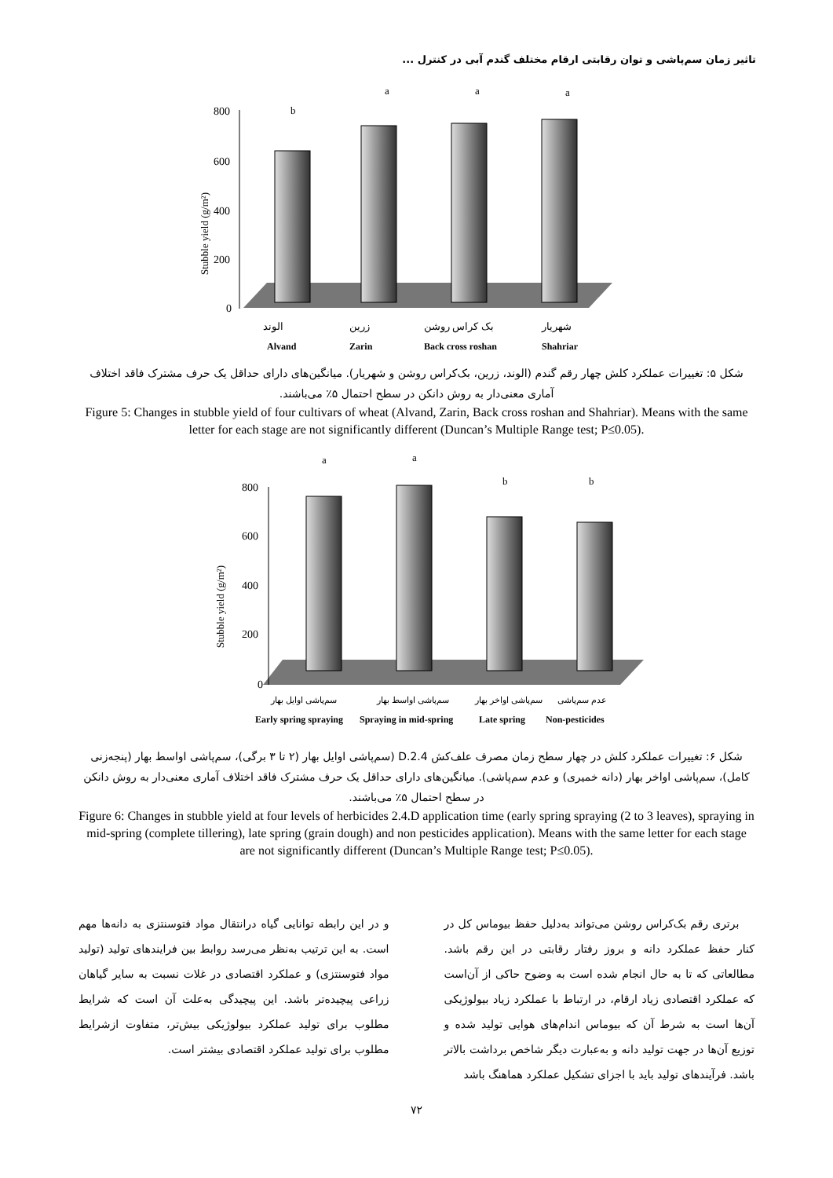تاثیر زمان سم‌پاشی و توان رقابتی ارقام مختلف گندم آبی در کنترل ...
800
600
400
200
0
Stubble yield (g/m²)
b
a
a
a
الوند
زرین
بک کراس روشن
شهریار
Alvand
Zarin
Back cross roshan
Shahriar
شکل ۵: تغییرات عملکرد کلش چهار رقم گندم (الوند، زرین، بک‌کراس روشن و شهریار). میانگین‌های دارای حداقل یک حرف مشترک فاقد اختلاف آماری معنی‌دار به روش دانکن در سطح احتمال ۵٪ می‌باشند.
Figure 5: Changes in stubble yield of four cultivars of wheat (Alvand, Zarin, Back cross roshan and Shahriar). Means with the same letter for each stage are not significantly different (Duncan’s Multiple Range test; P≤0.05).
800
600
400
200
0
Stubble yield (g/m²)
a
a
b
b
سم‌پاشی اوایل بهار
سم‌پاشی اواسط بهار
سم‌پاشی اواخر بهار
عدم سم‌پاشی
Early spring spraying
Spraying in mid-spring
Late spring
Non-pesticides
شکل ۶: تغییرات عملکرد کلش در چهار سطح زمان مصرف علف‌کش 2.4.D (سم‌پاشی اوایل بهار (۲ تا ۳ برگی)، سم‌پاشی اواسط بهار (پنجه‌زنی کامل)، سم‌پاشی اواخر بهار (دانه خمیری) و عدم سم‌پاشی). میانگین‌های دارای حداقل یک حرف مشترک فاقد اختلاف آماری معنی‌دار به روش دانکن در سطح احتمال ۵٪ می‌باشند.
Figure 6: Changes in stubble yield at four levels of herbicides 2.4.D application time (early spring spraying (2 to 3 leaves), spraying in mid-spring (complete tillering), late spring (grain dough) and non pesticides application). Means with the same letter for each stage are not significantly different (Duncan’s Multiple Range test; P≤0.05).
برتری رقم بک‌کراس روشن می‌تواند به‌دلیل حفظ بیوماس کل در کنار حفظ عملکرد دانه و بروز رفتار رقابتی در این رقم باشد. مطالعاتی که تا به حال انجام شده است به وضوح حاکی از آن‌است که عملکرد اقتصادی زیاد ارقام، در ارتباط با عملکرد زیاد بیولوژیکی آن‌ها است به شرط آن که بیوماس اندام‌های هوایی تولید شده و توزیع آن‌ها در جهت تولید دانه و به‌عبارت دیگر شاخص برداشت بالاتر باشد. فرآیندهای تولید باید با اجزای تشکیل عملکرد هماهنگ باشد
و در این رابطه توانایی گیاه درانتقال مواد فتوسنتزی به دانه‌ها مهم است. به این ترتیب به‌نظر می‌رسد روابط بین فرایندهای تولید (تولید مواد فتوسنتزی) و عملکرد اقتصادی در غلات نسبت به سایر گیاهان زراعی پیچیده‌تر باشد. این پیچیدگی به‌علت آن است که شرایط مطلوب برای تولید عملکرد بیولوژیکی بیش‌تر، متفاوت ازشرایط مطلوب برای تولید عملکرد اقتصادی بیشتر است.
۷۲